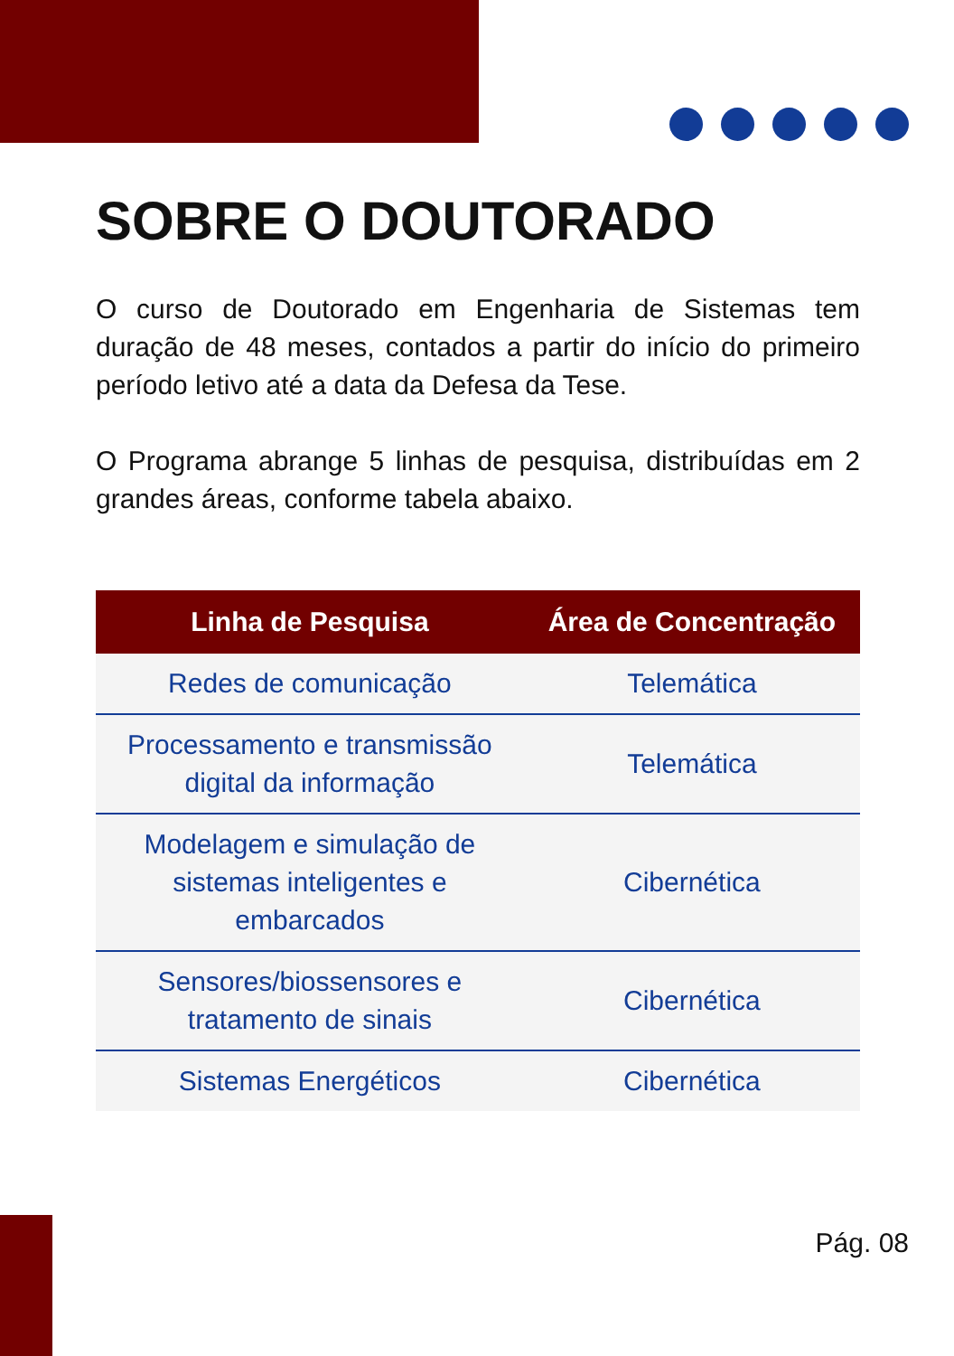SOBRE O DOUTORADO
O curso de Doutorado em Engenharia de Sistemas tem duração de 48 meses, contados a partir do início do primeiro período letivo até a data da Defesa da Tese.
O Programa abrange 5 linhas de pesquisa, distribuídas em 2 grandes áreas, conforme tabela abaixo.
| Linha de Pesquisa | Área de Concentração |
| --- | --- |
| Redes de comunicação | Telemática |
| Processamento e transmissão digital da informação | Telemática |
| Modelagem e simulação de sistemas inteligentes e embarcados | Cibernética |
| Sensores/biossensores e tratamento de sinais | Cibernética |
| Sistemas Energéticos | Cibernética |
Pág. 08